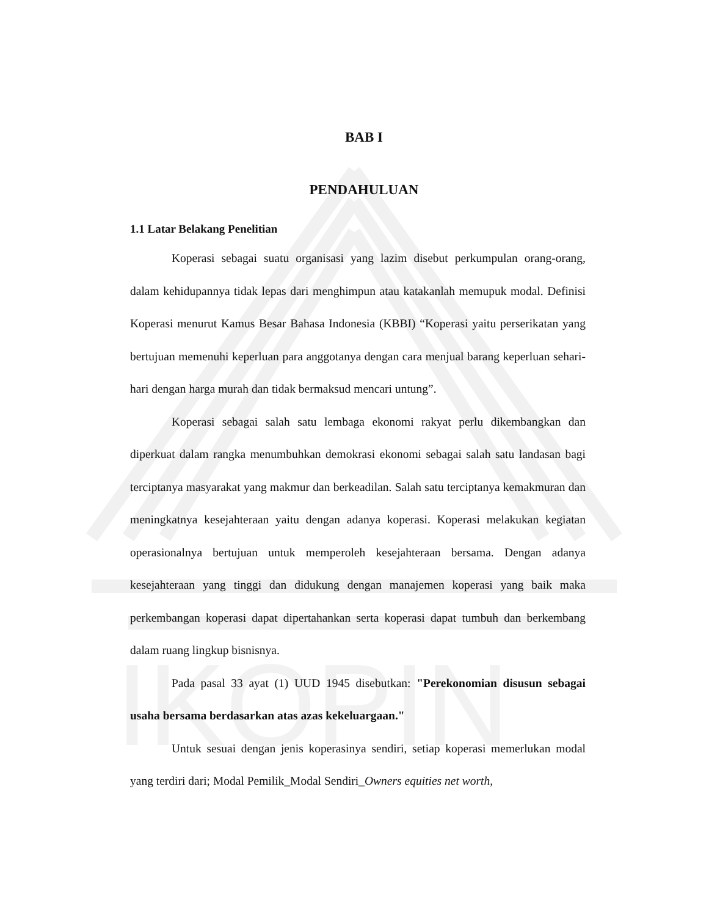IKOPIN
BAB I
PENDAHULUAN
1.1 Latar Belakang Penelitian
Koperasi sebagai suatu organisasi yang lazim disebut perkumpulan orang-orang, dalam kehidupannya tidak lepas dari menghimpun atau katakanlah memupuk modal. Definisi Koperasi menurut Kamus Besar Bahasa Indonesia (KBBI) “Koperasi yaitu perserikatan yang bertujuan memenuhi keperluan para anggotanya dengan cara menjual barang keperluan sehari-hari dengan harga murah dan tidak bermaksud mencari untung”.
Koperasi sebagai salah satu lembaga ekonomi rakyat perlu dikembangkan dan diperkuat dalam rangka menumbuhkan demokrasi ekonomi sebagai salah satu landasan bagi terciptanya masyarakat yang makmur dan berkeadilan. Salah satu terciptanya kemakmuran dan meningkatnya kesejahteraan yaitu dengan adanya koperasi. Koperasi melakukan kegiatan operasionalnya bertujuan untuk memperoleh kesejahteraan bersama. Dengan adanya kesejahteraan yang tinggi dan didukung dengan manajemen koperasi yang baik maka perkembangan koperasi dapat dipertahankan serta koperasi dapat tumbuh dan berkembang dalam ruang lingkup bisnisnya.
Pada pasal 33 ayat (1) UUD 1945 disebutkan: "Perekonomian disusun sebagai usaha bersama berdasarkan atas azas kekeluargaan."
Untuk sesuai dengan jenis koperasinya sendiri, setiap koperasi memerlukan modal yang terdiri dari; Modal Pemilik_Modal Sendiri_Owners equities net worth,